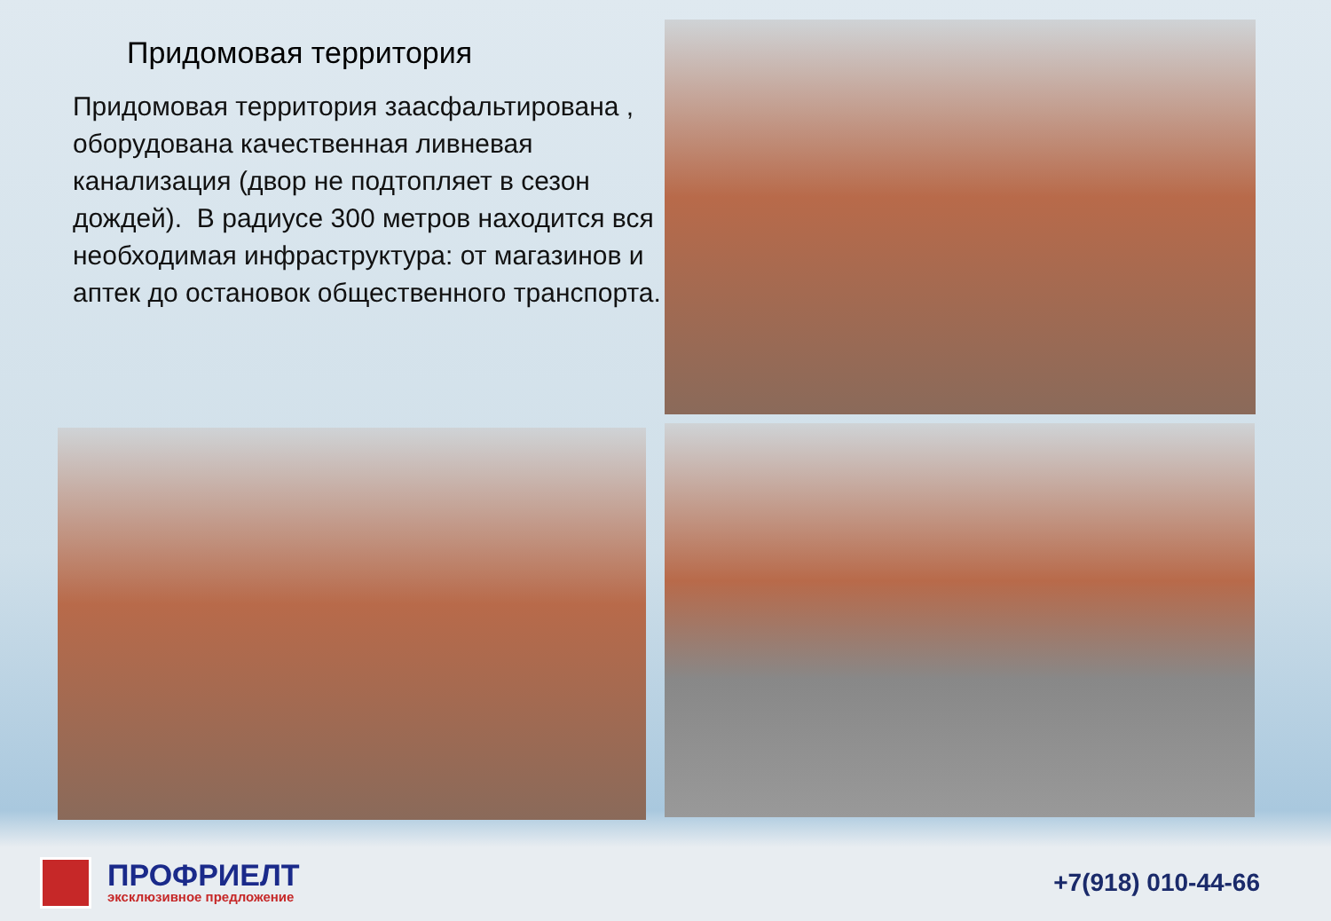Придомовая территория
Придомовая территория заасфальтирована , оборудована качественная ливневая канализация (двор не подтопляет в сезон дождей). В радиусе 300 метров находится вся необходимая инфраструктура: от магазинов и аптек до остановок общественного транспорта.
ПРОФРИЕЛТ
эксклюзивное предложение
+7(918) 010-44-66